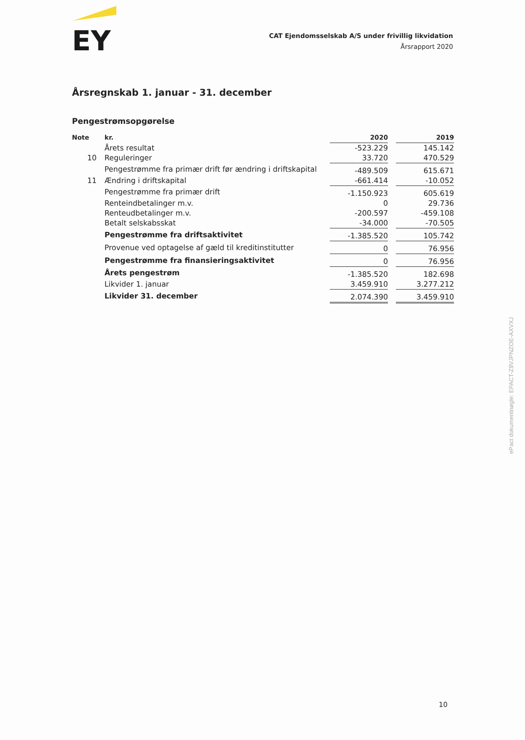EY
CAT Ejendomsselskab A/S under frivillig likvidation
Årsrapport 2020
Årsregnskab 1. januar - 31. december
Pengestrømsopgørelse
| Note | kr. | 2020 | | 2019 |
| --- | --- | --- | --- | --- |
| | Årets resultat | -523.229 | | 145.142 |
| 10 | Reguleringer | 33.720 | | 470.529 |
| | Pengestrømme fra primær drift før ændring i driftskapital | -489.509 | | 615.671 |
| 11 | Ændring i driftskapital | -661.414 | | -10.052 |
| | Pengestrømme fra primær drift | -1.150.923 | | 605.619 |
| | Renteindbetalinger m.v. | 0 | | 29.736 |
| | Renteudbetalinger m.v. | -200.597 | | -459.108 |
| | Betalt selskabsskat | -34.000 | | -70.505 |
| | Pengestrømme fra driftsaktivitet | -1.385.520 | | 105.742 |
| | Provenue ved optagelse af gæld til kreditinstitutter | 0 | | 76.956 |
| | Pengestrømme fra finansieringsaktivitet | 0 | | 76.956 |
| | Årets pengestrøm | -1.385.520 | | 182.698 |
| | Likvider 1. januar | 3.459.910 | | 3.277.212 |
| | Likvider 31. december | 2.074.390 | | 3.459.910 |
ePact dokumentnøgle: EPACT-Z8VJPNZOE-AXVXJ
10